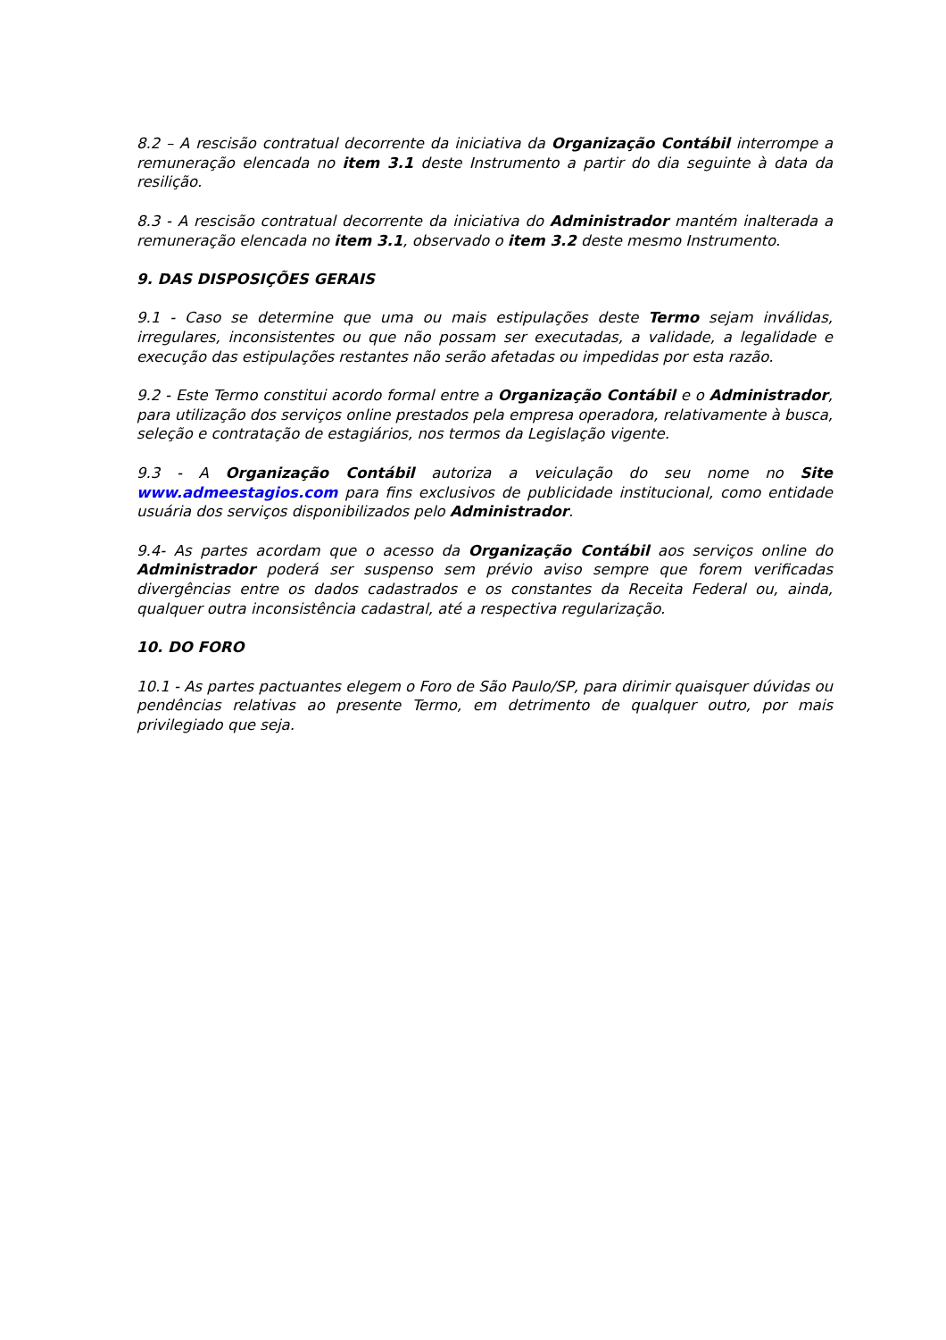8.2 – A rescisão contratual decorrente da iniciativa da Organização Contábil interrompe a remuneração elencada no item 3.1 deste Instrumento a partir do dia seguinte à data da resilição.
8.3 - A rescisão contratual decorrente da iniciativa do Administrador mantém inalterada a remuneração elencada no item 3.1, observado o item 3.2 deste mesmo Instrumento.
9. DAS DISPOSIÇÕES GERAIS
9.1 - Caso se determine que uma ou mais estipulações deste Termo sejam inválidas, irregulares, inconsistentes ou que não possam ser executadas, a validade, a legalidade e execução das estipulações restantes não serão afetadas ou impedidas por esta razão.
9.2 - Este Termo constitui acordo formal entre a Organização Contábil e o Administrador, para utilização dos serviços online prestados pela empresa operadora, relativamente à busca, seleção e contratação de estagiários, nos termos da Legislação vigente.
9.3 - A Organização Contábil autoriza a veiculação do seu nome no Site www.admeestagios.com para fins exclusivos de publicidade institucional, como entidade usuária dos serviços disponibilizados pelo Administrador.
9.4- As partes acordam que o acesso da Organização Contábil aos serviços online do Administrador poderá ser suspenso sem prévio aviso sempre que forem verificadas divergências entre os dados cadastrados e os constantes da Receita Federal ou, ainda, qualquer outra inconsistência cadastral, até a respectiva regularização.
10. DO FORO
10.1 - As partes pactuantes elegem o Foro de São Paulo/SP, para dirimir quaisquer dúvidas ou pendências relativas ao presente Termo, em detrimento de qualquer outro, por mais privilegiado que seja.